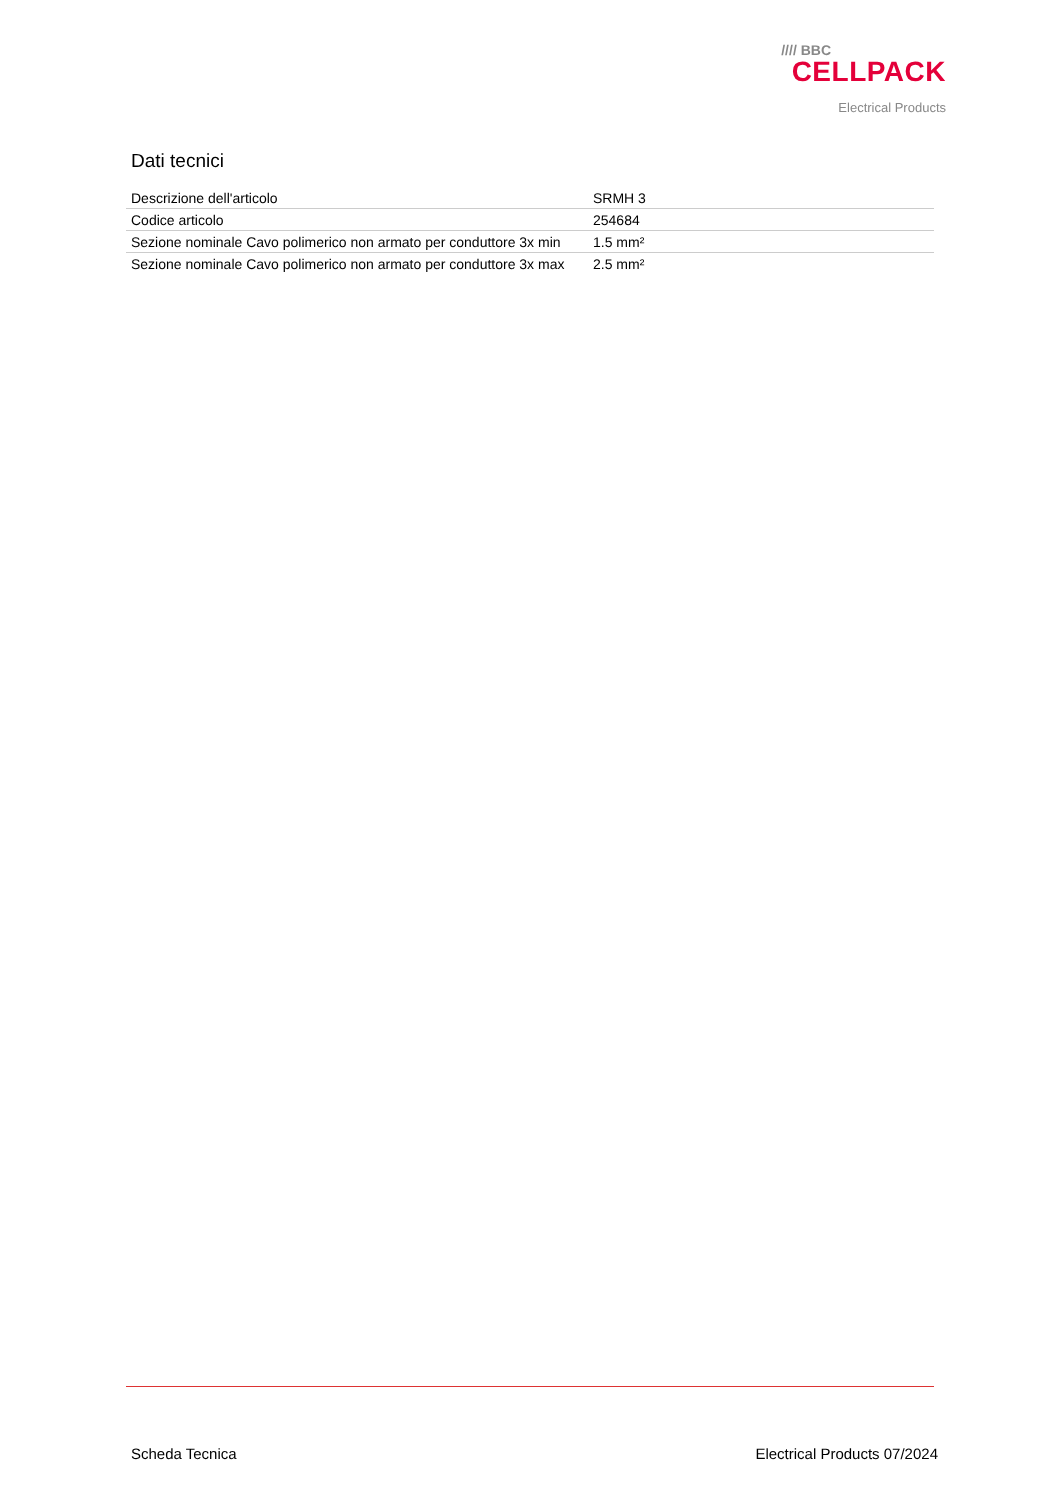//// BBC
CELLPACK
Electrical Products
Dati tecnici
| Descrizione dell'articolo | SRMH 3 |
| Codice articolo | 254684 |
| Sezione nominale Cavo polimerico non armato per conduttore 3x min | 1.5 mm² |
| Sezione nominale Cavo polimerico non armato per conduttore 3x max | 2.5 mm² |
Scheda Tecnica Electrical Products 07/2024